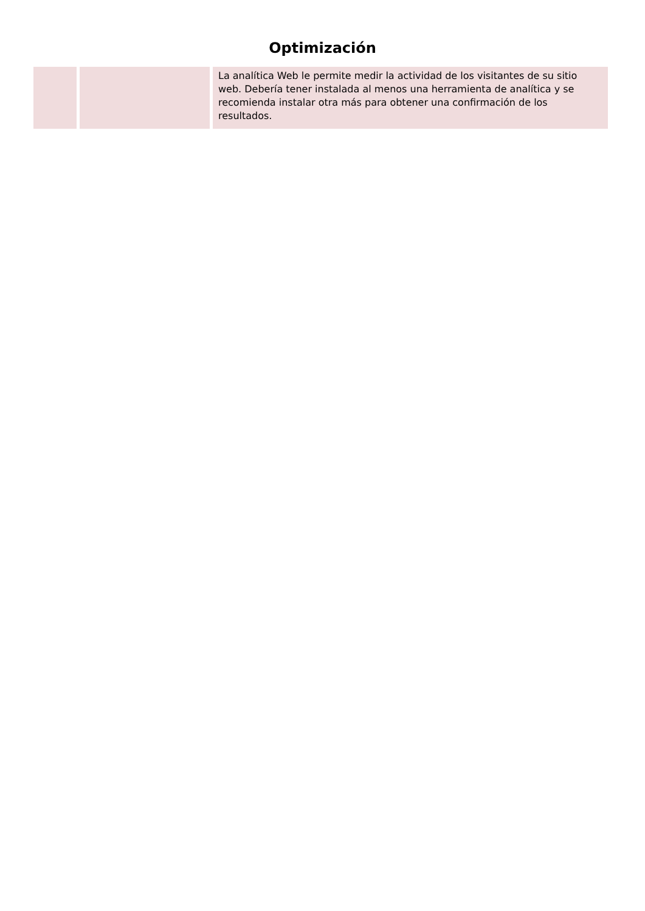Optimización
| | | La analítica Web le permite medir la actividad de los visitantes de su sitio web. Debería tener instalada al menos una herramienta de analítica y se recomienda instalar otra más para obtener una confirmación de los resultados. |